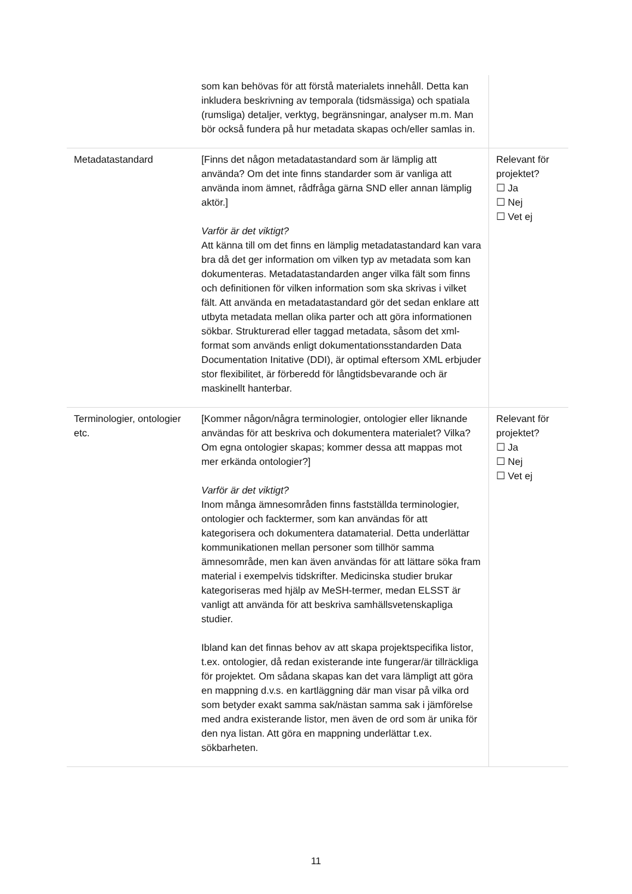| | som kan behövas för att förstå materialets innehåll. Detta kan inkludera beskrivning av temporala (tidsmässiga) och spatiala (rumsliga) detaljer, verktyg, begränsningar, analyser m.m. Man bör också fundera på hur metadata skapas och/eller samlas in. | |
| Metadatastandard | [Finns det någon metadatastandard som är lämplig att använda? Om det inte finns standarder som är vanliga att använda inom ämnet, rådfråga gärna SND eller annan lämplig aktör.] Varför är det viktigt? Att känna till om det finns en lämplig metadatastandard kan vara bra då det ger information om vilken typ av metadata som kan dokumenteras. Metadatastandarden anger vilka fält som finns och definitionen för vilken information som ska skrivas i vilket fält. Att använda en metadatastandard gör det sedan enklare att utbyta metadata mellan olika parter och att göra informationen sökbar. Strukturerad eller taggad metadata, såsom det xml-format som används enligt dokumentationsstandarden Data Documentation Initative (DDI), är optimal eftersom XML erbjuder stor flexibilitet, är förberedd för långtidsbevarande och är maskinellt hanterbar. | Relevant för projektet? ☐ Ja ☐ Nej ☐ Vet ej |
| Terminologier, ontologier etc. | [Kommer någon/några terminologier, ontologier eller liknande användas för att beskriva och dokumentera materialet? Vilka? Om egna ontologier skapas; kommer dessa att mappas mot mer erkända ontologier?] Varför är det viktigt? Inom många ämnesområden finns fastställda terminologier, ontologier och facktermer, som kan användas för att kategorisera och dokumentera datamaterial. Detta underlättar kommunikationen mellan personer som tillhör samma ämnesområde, men kan även användas för att lättare söka fram material i exempelvis tidskrifter. Medicinska studier brukar kategoriseras med hjälp av MeSH-termer, medan ELSST är vanligt att använda för att beskriva samhällsvetenskapliga studier. Ibland kan det finnas behov av att skapa projektspecifika listor, t.ex. ontologier, då redan existerande inte fungerar/är tillräckliga för projektet. Om sådana skapas kan det vara lämpligt att göra en mappning d.v.s. en kartläggning där man visar på vilka ord som betyder exakt samma sak/nästan samma sak i jämförelse med andra existerande listor, men även de ord som är unika för den nya listan. Att göra en mappning underlättar t.ex. sökbarheten. | Relevant för projektet? ☐ Ja ☐ Nej ☐ Vet ej |
11